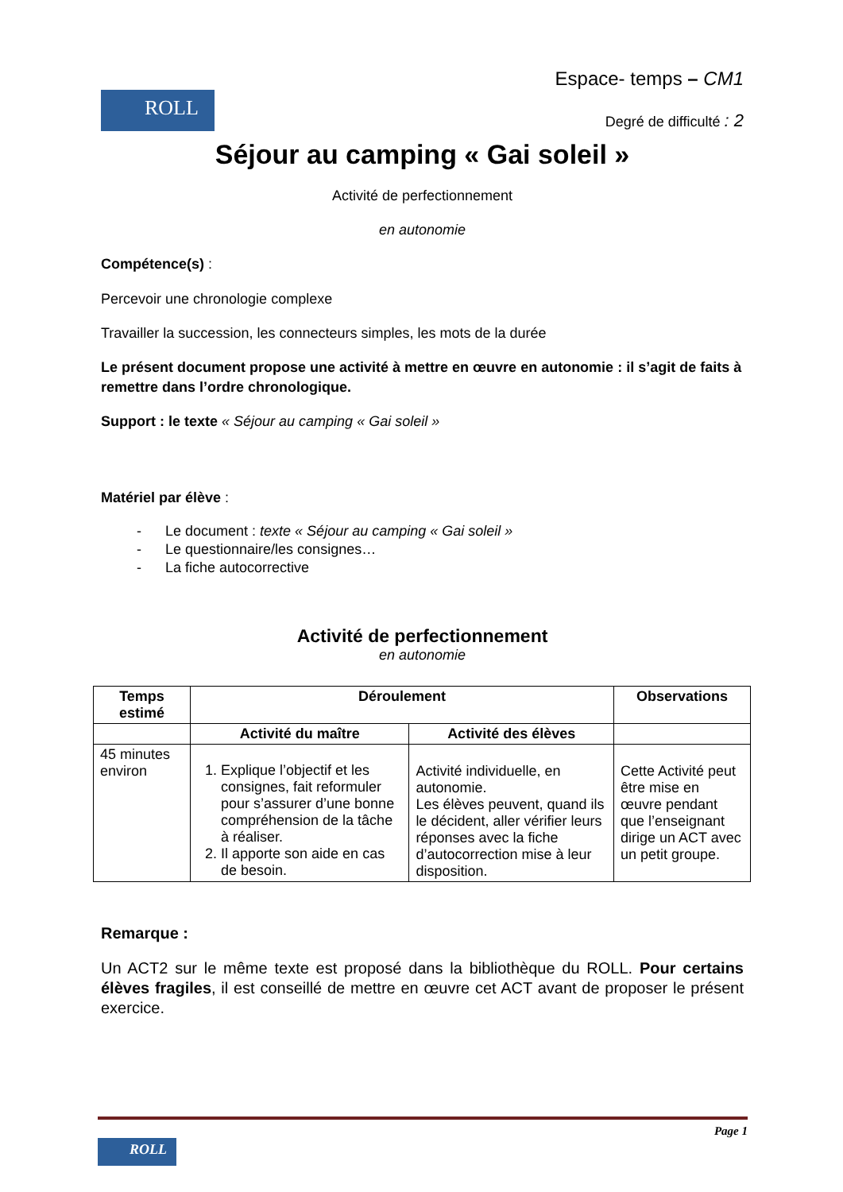Espace- temps – CM1
ROLL
Degré de difficulté : 2
Séjour au camping « Gai soleil »
Activité de perfectionnement
en autonomie
Compétence(s) :
Percevoir une chronologie complexe
Travailler la succession, les connecteurs simples, les mots de la durée
Le présent document propose une activité à mettre en œuvre en autonomie : il s’agit de faits à remettre dans l’ordre chronologique.
Support : le texte « Séjour au camping « Gai soleil »
Matériel par élève :
- Le document : texte « Séjour au camping « Gai soleil »
- Le questionnaire/les consignes…
- La fiche autocorrective
Activité de perfectionnement
en autonomie
| Temps estimé | Déroulement | | Observations |
| --- | --- | --- | --- |
| | Activité du maître | Activité des élèves | |
| 45 minutes environ | 1. Explique l’objectif et les consignes, fait reformuler pour s’assurer d’une bonne compréhension de la tâche à réaliser. 2. Il apporte son aide en cas de besoin. | Activité individuelle, en autonomie. Les élèves peuvent, quand ils le décident, aller vérifier leurs réponses avec la fiche d’autocorrection mise à leur disposition. | Cette Activité peut être mise en œuvre pendant que l’enseignant dirige un ACT avec un petit groupe. |
Remarque :
Un ACT2 sur le même texte est proposé dans la bibliothèque du ROLL. Pour certains élèves fragiles, il est conseillé de mettre en œuvre cet ACT avant de proposer le présent exercice.
Page 1
ROLL